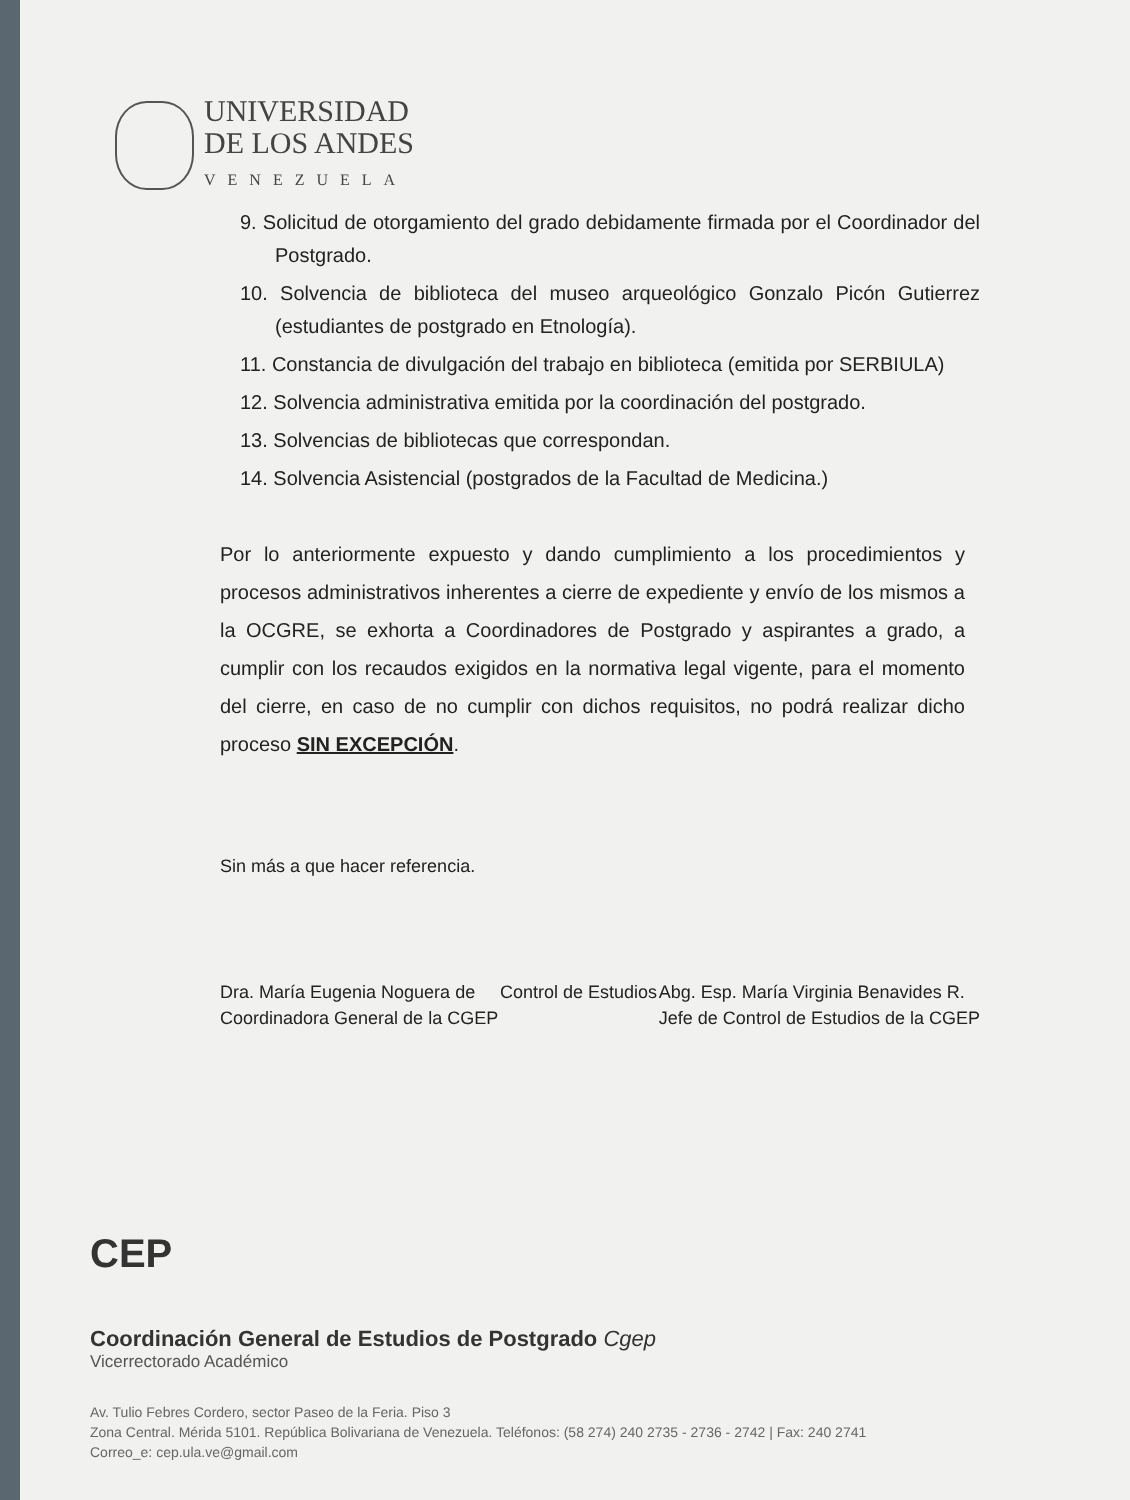UNIVERSIDAD
DE LOS ANDES
VENEZUELA
9. Solicitud de otorgamiento del grado debidamente firmada por el Coordinador del Postgrado.
10. Solvencia de biblioteca del museo arqueológico Gonzalo Picón Gutierrez (estudiantes de postgrado en Etnología).
11. Constancia de divulgación del trabajo en biblioteca (emitida por SERBIULA)
12. Solvencia administrativa emitida por la coordinación del postgrado.
13. Solvencias de bibliotecas que correspondan.
14. Solvencia Asistencial (postgrados de la Facultad de Medicina.)
Por lo anteriormente expuesto y dando cumplimiento a los procedimientos y procesos administrativos inherentes a cierre de expediente y envío de los mismos a la OCGRE, se exhorta a Coordinadores de Postgrado y aspirantes a grado, a cumplir con los recaudos exigidos en la normativa legal vigente, para el momento del cierre, en caso de no cumplir con dichos requisitos, no podrá realizar dicho proceso SIN EXCEPCIÓN.
Sin más a que hacer referencia.
Dra. María Eugenia Noguera de
Coordinadora General de la CGEP
Control de Estudios Abg. Esp. María Virginia Benavides R.
Jefe de Control de Estudios de la CGEP
CEP
Coordinación General de Estudios de Postgrado Cgep
Vicerrectorado Académico
Av. Tulio Febres Cordero, sector Paseo de la Feria. Piso 3
Zona Central. Mérida 5101. República Bolivariana de Venezuela. Teléfonos: (58 274) 240 2735 - 2736 - 2742 | Fax: 240 2741
Correo_e: cep.ula.ve@gmail.com